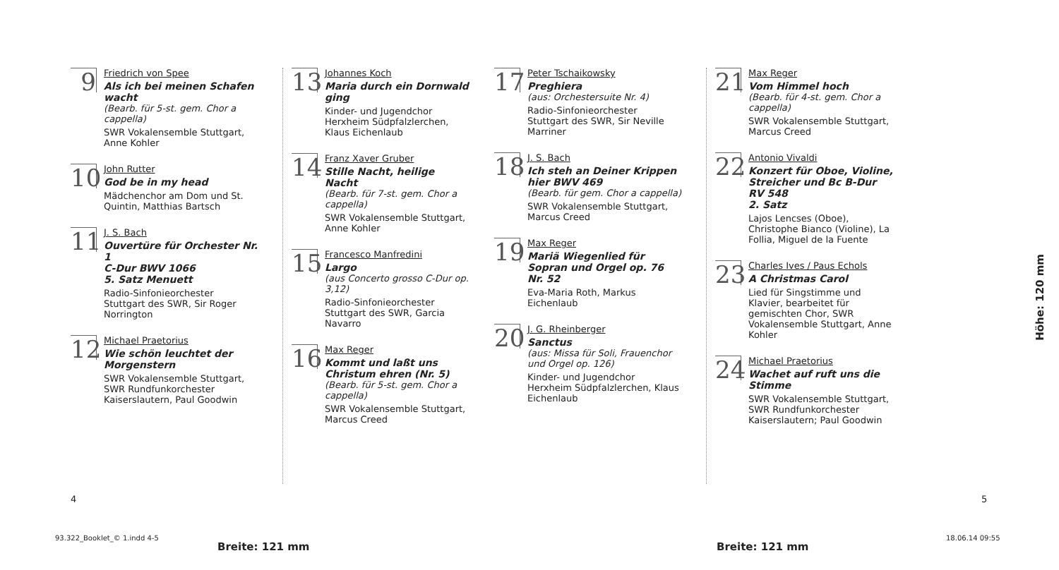9
Friedrich von Spee
Als ich bei meinen Schafen wacht
(Bearb. für 5-st. gem. Chor a cappella)
SWR Vokalensemble Stuttgart, Anne Kohler
10
John Rutter
God be in my head
Mädchenchor am Dom und St. Quintin, Matthias Bartsch
11
J. S. Bach
Ouvertüre für Orchester Nr. 1
C-Dur BWV 1066
5. Satz Menuett
Radio-Sinfonieorchester Stuttgart des SWR, Sir Roger Norrington
12
Michael Praetorius
Wie schön leuchtet der Morgenstern
SWR Vokalensemble Stuttgart, SWR Rundfunkorchester Kaiserslautern, Paul Goodwin
13
Johannes Koch
Maria durch ein Dornwald ging
Kinder- und Jugendchor Herxheim Südpfalzlerchen, Klaus Eichenlaub
14
Franz Xaver Gruber
Stille Nacht, heilige Nacht
(Bearb. für 7-st. gem. Chor a cappella)
SWR Vokalensemble Stuttgart, Anne Kohler
15
Francesco Manfredini
Largo
(aus Concerto grosso C-Dur op. 3,12)
Radio-Sinfonieorchester Stuttgart des SWR, Garcia Navarro
16
Max Reger
Kommt und laßt uns Christum ehren (Nr. 5)
(Bearb. für 5-st. gem. Chor a cappella)
SWR Vokalensemble Stuttgart, Marcus Creed
17
Peter Tschaikowsky
Preghiera
(aus: Orchestersuite Nr. 4)
Radio-Sinfonieorchester Stuttgart des SWR, Sir Neville Marriner
18
J. S. Bach
Ich steh an Deiner Krippen hier BWV 469
(Bearb. für gem. Chor a cappella)
SWR Vokalensemble Stuttgart, Marcus Creed
19
Max Reger
Mariä Wiegenlied für Sopran und Orgel op. 76 Nr. 52
Eva-Maria Roth, Markus Eichenlaub
20
J. G. Rheinberger
Sanctus
(aus: Missa für Soli, Frauenchor und Orgel op. 126)
Kinder- und Jugendchor Herxheim Südpfalzlerchen, Klaus Eichenlaub
21
Max Reger
Vom Himmel hoch
(Bearb. für 4-st. gem. Chor a cappella)
SWR Vokalensemble Stuttgart, Marcus Creed
22
Antonio Vivaldi
Konzert für Oboe, Violine, Streicher und Bc B-Dur RV 548
2. Satz
Lajos Lencses (Oboe), Christophe Bianco (Violine), La Follia, Miguel de la Fuente
23
Charles Ives / Paus Echols
A Christmas Carol
Lied für Singstimme und Klavier, bearbeitet für gemischten Chor, SWR Vokalensemble Stuttgart, Anne Kohler
24
Michael Praetorius
Wachet auf ruft uns die Stimme
SWR Vokalensemble Stuttgart, SWR Rundfunkorchester Kaiserslautern; Paul Goodwin
4 5
93.322_Booklet_© 1.indd 4-5
Breite: 121 mm Breite: 121 mm
18.06.14 09:55
Höhe: 120 mm